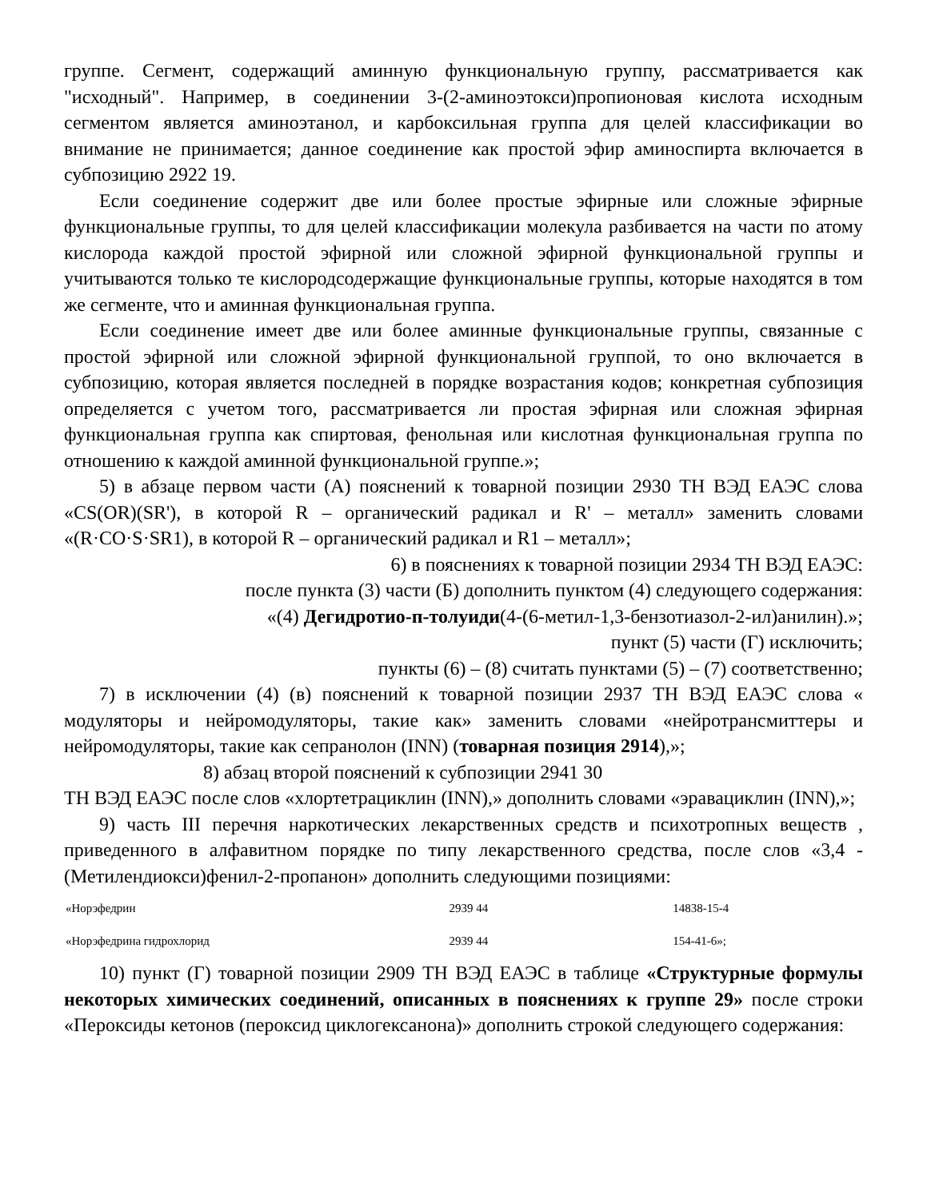группе. Сегмент, содержащий аминную функциональную группу, рассматривается как "исходный". Например, в соединении 3-(2-аминоэтокси)пропионовая кислота исходным сегментом является аминоэтанол, и карбоксильная группа для целей классификации во внимание не принимается; данное соединение как простой эфир аминоспирта включается в субпозицию 2922 19.
Если соединение содержит две или более простые эфирные или сложные эфирные функциональные группы, то для целей классификации молекула разбивается на части по атому кислорода каждой простой эфирной или сложной эфирной функциональной группы и учитываются только те кислородсодержащие функциональные группы, которые находятся в том же сегменте, что и аминная функциональная группа.
Если соединение имеет две или более аминные функциональные группы, связанные с простой эфирной или сложной эфирной функциональной группой, то оно включается в субпозицию, которая является последней в порядке возрастания кодов; конкретная субпозиция определяется с учетом того, рассматривается ли простая эфирная или сложная эфирная функциональная группа как спиртовая, фенольная или кислотная функциональная группа по отношению к каждой аминной функциональной группе.»;
5) в абзаце первом части (А) пояснений к товарной позиции 2930 ТН ВЭД ЕАЭС слова «CS(OR)(SR'), в которой R – органический радикал и R' – металл» заменить словами «(R·CO·S·SR1), в которой R – органический радикал и R1 – металл»;
6) в пояснениях к товарной позиции 2934 ТН ВЭД ЕАЭС:
после пункта (3) части (Б) дополнить пунктом (4) следующего содержания:
«(4) Дегидротио-п-толуиди(4-(6-метил-1,3-бензотиазол-2-ил)анилин).»;
пункт (5) части (Г) исключить;
пункты (6) – (8) считать пунктами (5) – (7) соответственно;
7) в исключении (4) (в) пояснений к товарной позиции 2937 ТН ВЭД ЕАЭС слова « модуляторы и нейромодуляторы, такие как» заменить словами «нейротрансмиттеры и нейромодуляторы, такие как сепранолон (INN) (товарная позиция 2914),»;
8) абзац второй пояснений к субпозиции 2941 30
ТН ВЭД ЕАЭС после слов «хлортетрациклин (INN),» дополнить словами «эравациклин (INN),»;
9) часть III перечня наркотических лекарственных средств и психотропных веществ , приведенного в алфавитном порядке по типу лекарственного средства, после слов «3,4 -(Метилендиокси)фенил-2-пропанон» дополнить следующими позициями:
| «Норэфедрин | 2939 44 | 14838-15-4 |
| «Норэфедрина гидрохлорид | 2939 44 | 154-41-6»; |
10) пункт (Г) товарной позиции 2909 ТН ВЭД ЕАЭС в таблице «Структурные формулы некоторых химических соединений, описанных в пояснениях к группе 29» после строки «Пероксиды кетонов (пероксид циклогексанона)» дополнить строкой следующего содержания: